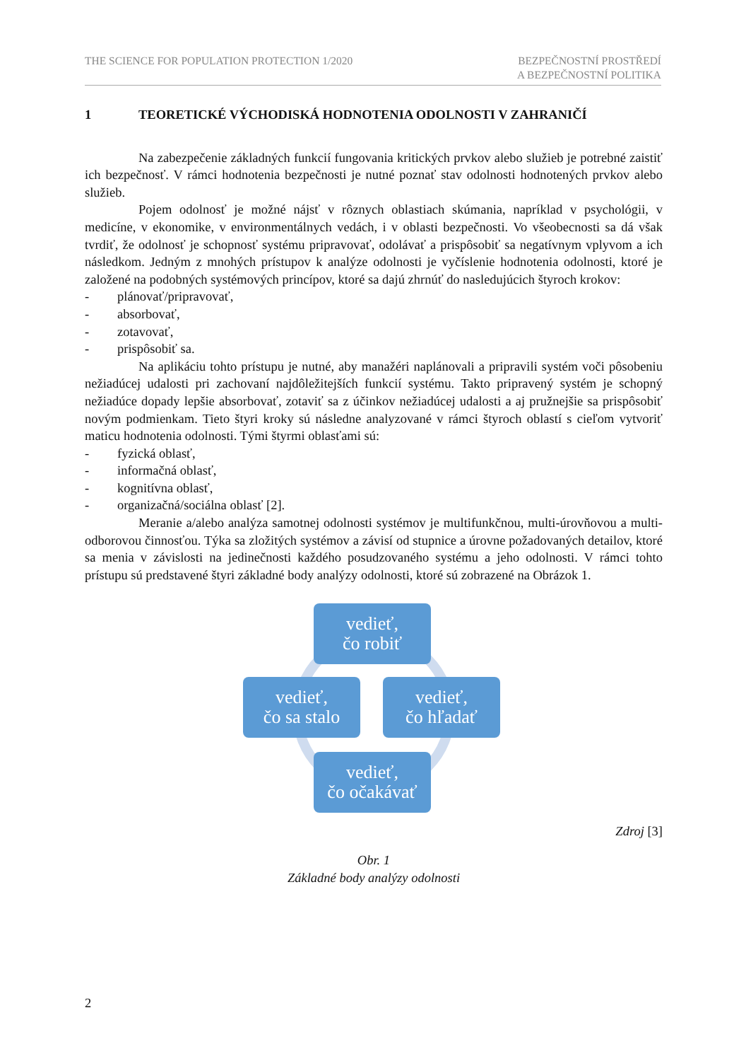THE SCIENCE FOR POPULATION PROTECTION 1/2020
BEZPEČNOSTNÍ PROSTŘEDÍ
A BEZPEČNOSTNÍ POLITIKA
1 TEORETICKÉ VÝCHODISKÁ HODNOTENIA ODOLNOSTI V ZAHRANIČÍ
Na zabezpečenie základných funkcií fungovania kritických prvkov alebo služieb je potrebné zaistiť ich bezpečnosť. V rámci hodnotenia bezpečnosti je nutné poznať stav odolnosti hodnotených prvkov alebo služieb.
Pojem odolnosť je možné nájsť v rôznych oblastiach skúmania, napríklad v psychológii, v medicíne, v ekonomike, v environmentálnych vedách, i v oblasti bezpečnosti. Vo všeobecnosti sa dá však tvrdiť, že odolnosť je schopnosť systému pripravovať, odolávať a prispôsobiť sa negatívnym vplyvom a ich následkom. Jedným z mnohých prístupov k analýze odolnosti je vyčíslenie hodnotenia odolnosti, ktoré je založené na podobných systémových princípov, ktoré sa dajú zhrnúť do nasledujúcich štyroch krokov:
- plánovať/pripravovať,
- absorbovať,
- zotavovať,
- prispôsobiť sa.
Na aplikáciu tohto prístupu je nutné, aby manažéri naplánovali a pripravili systém voči pôsobeniu nežiadúcej udalosti pri zachovaní najdôležitejších funkcií systému. Takto pripravený systém je schopný nežiadúce dopady lepšie absorbovať, zotaviť sa z účinkov nežiadúcej udalosti a aj pružnejšie sa prispôsobiť novým podmienkam. Tieto štyri kroky sú následne analyzované v rámci štyroch oblastí s cieľom vytvoriť maticu hodnotenia odolnosti. Tými štyrmi oblasťami sú:
- fyzická oblasť,
- informačná oblasť,
- kognitívna oblasť,
- organizačná/sociálna oblasť [2].
Meranie a/alebo analýza samotnej odolnosti systémov je multifunkčnou, multi-úrovňovou a multi- odborovou činnosťou. Týka sa zložitých systémov a závisí od stupnice a úrovne požadovaných detailov, ktoré sa menia v závislosti na jedinečnosti každého posudzovaného systému a jeho odolnosti. V rámci tohto prístupu sú predstavené štyri základné body analýzy odolnosti, ktoré sú zobrazené na Obrázok 1.
vedieť,
čo robiť
vedieť,
čo sa stalo
vedieť,
čo hľadať
vedieť,
čo očakávať
Zdroj [3]
Obr. 1
Základné body analýzy odolnosti
2